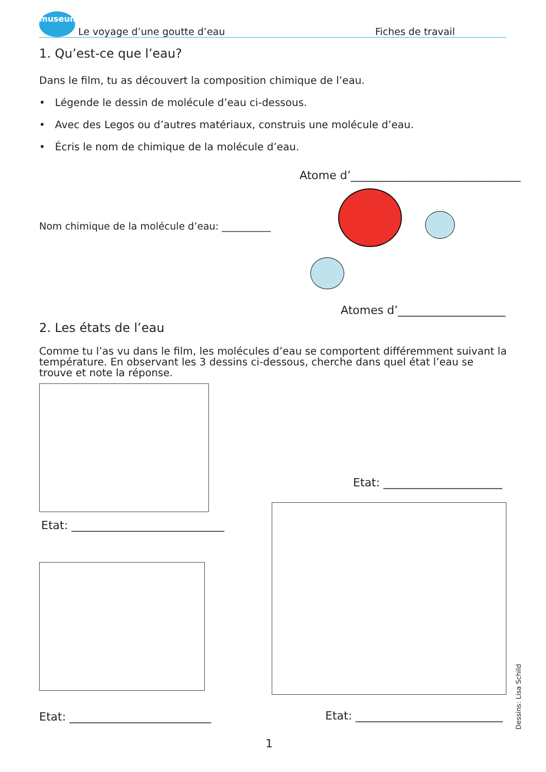museum
Le voyage d’une goutte d’eau Fiches de travail
1. Qu’est-ce que l’eau?
Dans le film, tu as découvert la composition chimique de l’eau.
• Légende le dessin de molécule d’eau ci-dessous.
• Avec des Legos ou d’autres matériaux, construis une molécule d’eau.
• Écris le nom de chimique de la molécule d’eau.
Atome d’______________________________
Nom chimique de la molécule d’eau: __________
Atomes d’___________________
2. Les états de l’eau
Comme tu l’as vu dans le film, les molécules d’eau se comportent différemment suivant la température. En observant les 3 dessins ci-dessous, cherche dans quel état l’eau se trouve et note la réponse.
Etat: ___________________________
Etat: _____________________
Etat: _________________________
Etat: __________________________
1
Dessins: Lisa Schild